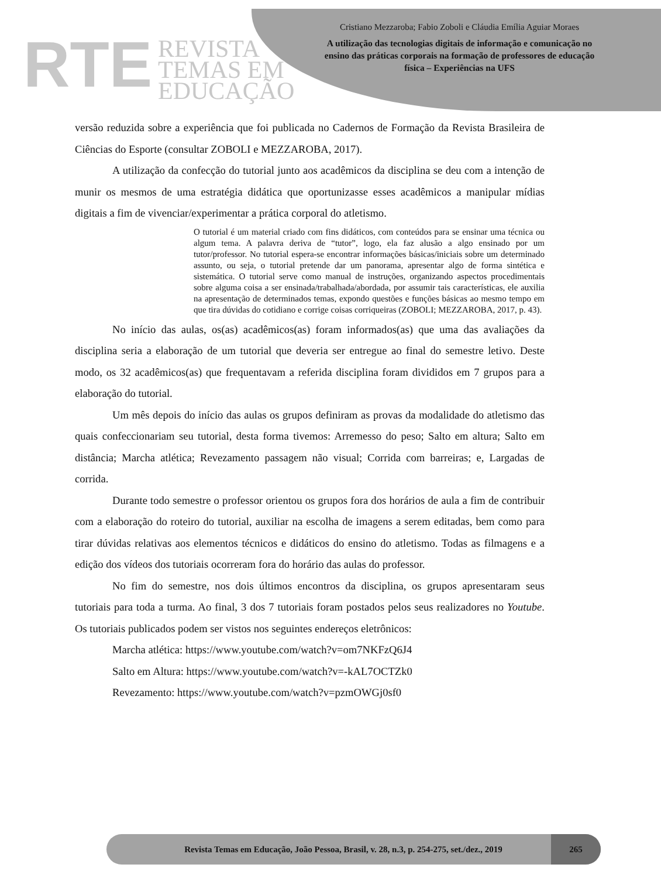RTE
REVISTA
TEMAS EM
EDUCAÇÃO
Cristiano Mezzaroba; Fabio Zoboli e Cláudia Emília Aguiar Moraes
A utilização das tecnologias digitais de informação e comunicação no ensino das práticas corporais na formação de professores de educação física – Experiências na UFS
versão reduzida sobre a experiência que foi publicada no Cadernos de Formação da Revista Brasileira de Ciências do Esporte (consultar ZOBOLI e MEZZAROBA, 2017).
A utilização da confecção do tutorial junto aos acadêmicos da disciplina se deu com a intenção de munir os mesmos de uma estratégia didática que oportunizasse esses acadêmicos a manipular mídias digitais a fim de vivenciar/experimentar a prática corporal do atletismo.
O tutorial é um material criado com fins didáticos, com conteúdos para se ensinar uma técnica ou algum tema. A palavra deriva de “tutor”, logo, ela faz alusão a algo ensinado por um tutor/professor. No tutorial espera-se encontrar informações básicas/iniciais sobre um determinado assunto, ou seja, o tutorial pretende dar um panorama, apresentar algo de forma sintética e sistemática. O tutorial serve como manual de instruções, organizando aspectos procedimentais sobre alguma coisa a ser ensinada/trabalhada/abordada, por assumir tais características, ele auxilia na apresentação de determinados temas, expondo questões e funções básicas ao mesmo tempo em que tira dúvidas do cotidiano e corrige coisas corriqueiras (ZOBOLI; MEZZAROBA, 2017, p. 43).
No início das aulas, os(as) acadêmicos(as) foram informados(as) que uma das avaliações da disciplina seria a elaboração de um tutorial que deveria ser entregue ao final do semestre letivo. Deste modo, os 32 acadêmicos(as) que frequentavam a referida disciplina foram divididos em 7 grupos para a elaboração do tutorial.
Um mês depois do início das aulas os grupos definiram as provas da modalidade do atletismo das quais confeccionariam seu tutorial, desta forma tivemos: Arremesso do peso; Salto em altura; Salto em distância; Marcha atlética; Revezamento passagem não visual; Corrida com barreiras; e, Largadas de corrida.
Durante todo semestre o professor orientou os grupos fora dos horários de aula a fim de contribuir com a elaboração do roteiro do tutorial, auxiliar na escolha de imagens a serem editadas, bem como para tirar dúvidas relativas aos elementos técnicos e didáticos do ensino do atletismo. Todas as filmagens e a edição dos vídeos dos tutoriais ocorreram fora do horário das aulas do professor.
No fim do semestre, nos dois últimos encontros da disciplina, os grupos apresentaram seus tutoriais para toda a turma. Ao final, 3 dos 7 tutoriais foram postados pelos seus realizadores no Youtube. Os tutoriais publicados podem ser vistos nos seguintes endereços eletrônicos:
Marcha atlética: https://www.youtube.com/watch?v=om7NKFzQ6J4
Salto em Altura: https://www.youtube.com/watch?v=-kAL7OCTZk0
Revezamento: https://www.youtube.com/watch?v=pzmOWGj0sf0
Revista Temas em Educação, João Pessoa, Brasil, v. 28, n.3, p. 254-275, set./dez., 2019
265